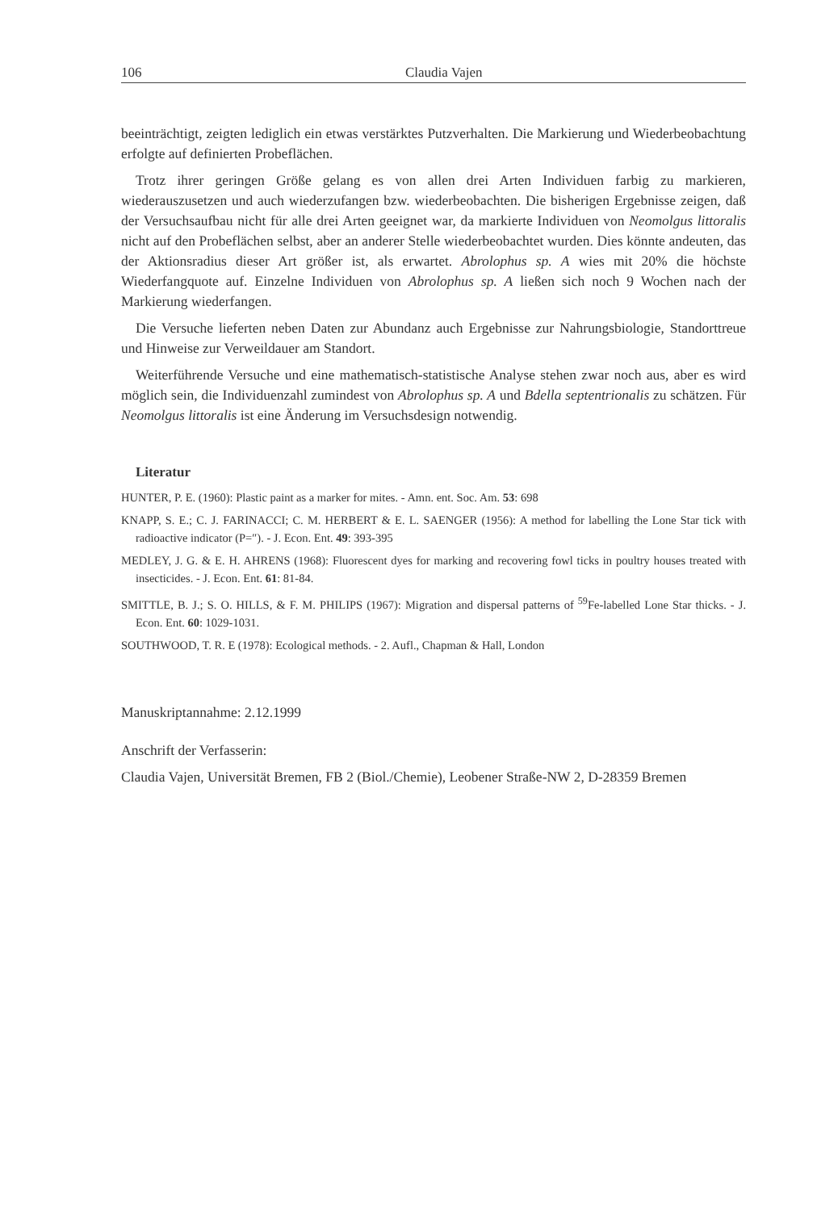106 Claudia Vajen
beeinträchtigt, zeigten lediglich ein etwas verstärktes Putzverhalten. Die Markierung und Wiederbeobachtung erfolgte auf definierten Probeflächen.
Trotz ihrer geringen Größe gelang es von allen drei Arten Individuen farbig zu markieren, wiederauszusetzen und auch wiederzufangen bzw. wiederbeobachten. Die bisherigen Ergebnisse zeigen, daß der Versuchsaufbau nicht für alle drei Arten geeignet war, da markierte Individuen von Neomolgus littoralis nicht auf den Probeflächen selbst, aber an anderer Stelle wiederbeobachtet wurden. Dies könnte andeuten, das der Aktionsradius dieser Art größer ist, als erwartet. Abrolophus sp. A wies mit 20% die höchste Wiederfangquote auf. Einzelne Individuen von Abrolophus sp. A ließen sich noch 9 Wochen nach der Markierung wiederfangen.
Die Versuche lieferten neben Daten zur Abundanz auch Ergebnisse zur Nahrungsbiologie, Standorttreue und Hinweise zur Verweildauer am Standort.
Weiterführende Versuche und eine mathematisch-statistische Analyse stehen zwar noch aus, aber es wird möglich sein, die Individuenzahl zumindest von Abrolophus sp. A und Bdella septentrionalis zu schätzen. Für Neomolgus littoralis ist eine Änderung im Versuchsdesign notwendig.
Literatur
HUNTER, P. E. (1960): Plastic paint as a marker for mites. - Amn. ent. Soc. Am. 53: 698
KNAPP, S. E.; C. J. FARINACCI; C. M. HERBERT & E. L. SAENGER (1956): A method for labelling the Lone Star tick with radioactive indicator (P=″). - J. Econ. Ent. 49: 393-395
MEDLEY, J. G. & E. H. AHRENS (1968): Fluorescent dyes for marking and recovering fowl ticks in poultry houses treated with insecticides. - J. Econ. Ent. 61: 81-84.
SMITTLE, B. J.; S. O. HILLS, & F. M. PHILIPS (1967): Migration and dispersal patterns of <sup>59</sup>Fe-labelled Lone Star thicks. - J. Econ. Ent. 60: 1029-1031.
SOUTHWOOD, T. R. E (1978): Ecological methods. - 2. Aufl., Chapman & Hall, London
Manuskriptannahme: 2.12.1999
Anschrift der Verfasserin:
Claudia Vajen, Universität Bremen, FB 2 (Biol./Chemie), Leobener Straße-NW 2, D-28359 Bremen